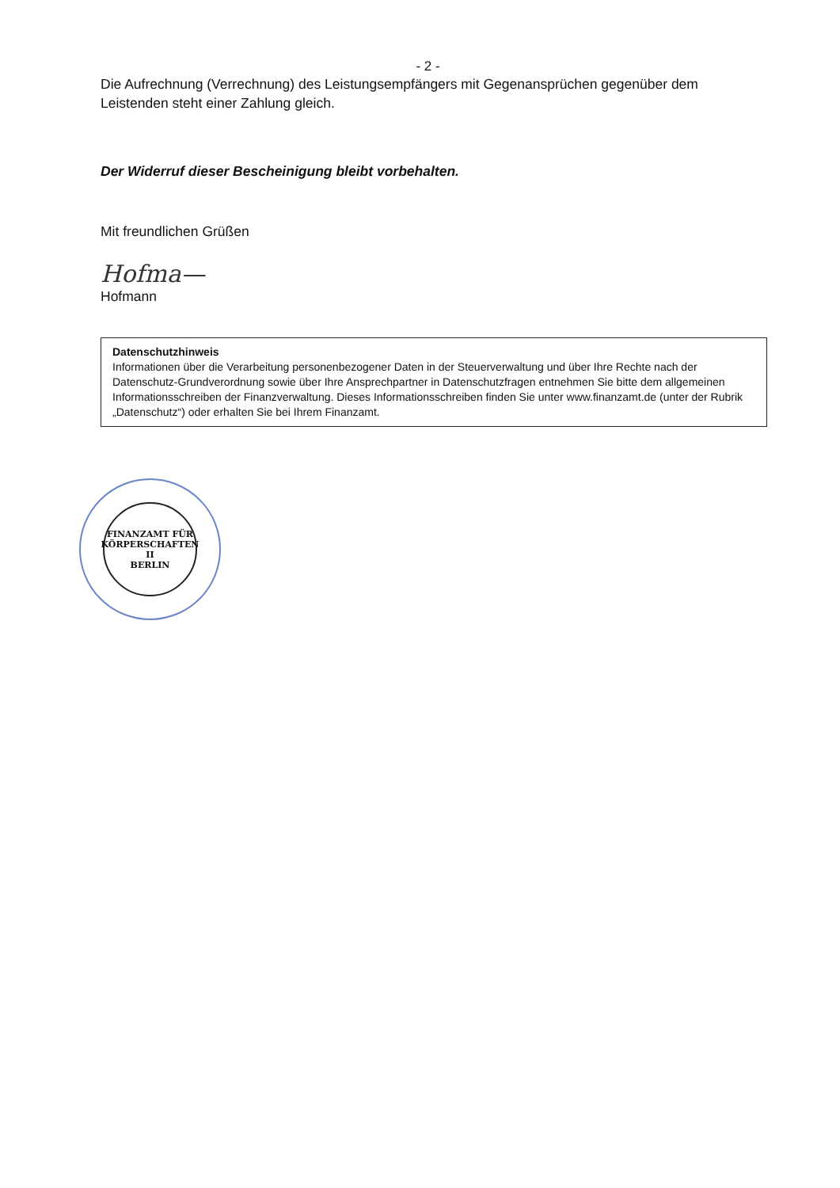- 2 -
Die Aufrechnung (Verrechnung) des Leistungsempfängers mit Gegenansprüchen gegenüber dem Leistenden steht einer Zahlung gleich.
Der Widerruf dieser Bescheinigung bleibt vorbehalten.
Mit freundlichen Grüßen
Hofma—
Hofmann
Datenschutzhinweis
Informationen über die Verarbeitung personenbezogener Daten in der Steuerverwaltung und über Ihre Rechte nach der Datenschutz-Grundverordnung sowie über Ihre Ansprechpartner in Datenschutzfragen entnehmen Sie bitte dem allgemeinen Informationsschreiben der Finanzverwaltung. Dieses Informationsschreiben finden Sie unter www.finanzamt.de (unter der Rubrik „Datenschutz“) oder erhalten Sie bei Ihrem Finanzamt.
FINANZAMT FÜR KÖRPERSCHAFTEN II
BERLIN